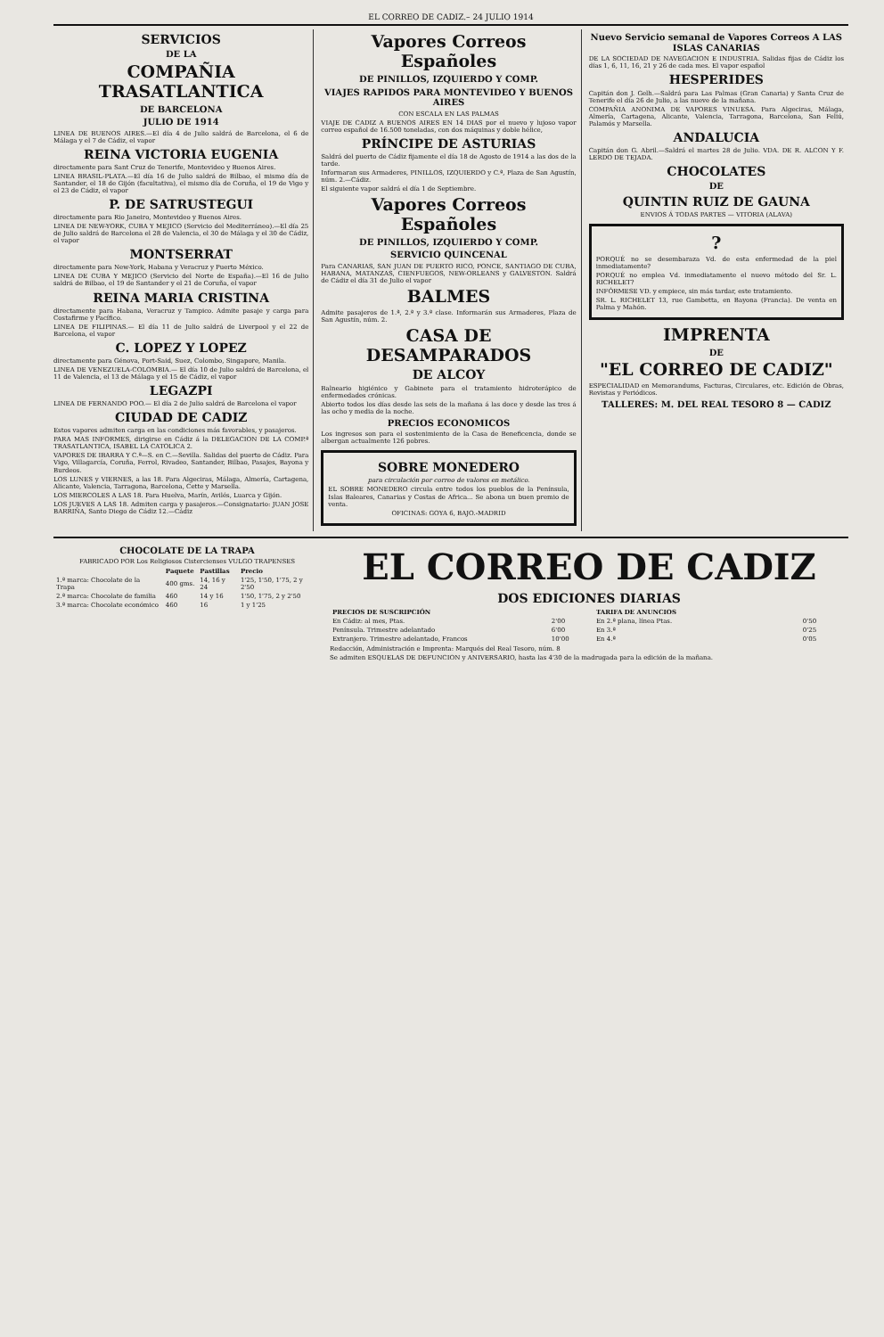EL CORREO DE CADIZ.– 24 JULIO 1914
SERVICIOS
DE LA
COMPAÑIA TRASATLANTICA
DE BARCELONA
JULIO DE 1914
LINEA DE BUENOS AIRES.—El día 4 de Julio saldrá de Barcelona, el 6 de Málaga y el 7 de Cádiz, el vapor
REINA VICTORIA EUGENIA
directamente para Sant Cruz de Tenerife, Montevideo y Buenos Aires.
LINEA BRASIL-PLATA.—El día 16 de Julio saldrá de Bilbao, el mismo día de Santander, el 18 de Gijón (facultativa), el mismo día de Coruña, el 19 de Vigo y el 23 de Cádiz, el vapor
P. DE SATRUSTEGUI
directamente para Rio Janeiro, Montevideo y Buenos Aires.
LINEA DE NEW-YORK, CUBA Y MEJICO (Servicio del Mediterráneo).—El día 25 de Julio saldrá de Barcelona el 28 de Valencia, el 30 de Málaga y el 30 de Cádiz, el vapor
MONTSERRAT
directamente para New-York, Habana y Veracruz y Puerto México.
LINEA DE CUBA Y MEJICO (Servicio del Norte de España).—El 16 de Julio saldrá de Bilbao, el 19 de Santander y el 21 de Coruña, el vapor
REINA MARIA CRISTINA
directamente para Habana, Veracruz y Tampico. Admite pasaje y carga para Costafirme y Pacífico.
LINEA DE FILIPINAS.— El día 11 de Julio saldrá de Liverpool y el 22 de Barcelona, el vapor
C. LOPEZ Y LOPEZ
directamente para Génova, Port-Said, Suez, Colombo, Singapore, Manila.
LINEA DE VENEZUELA-COLOMBIA.— El día 10 de Julio saldrá de Barcelona, el 11 de Valencia, el 13 de Málaga y el 15 de Cádiz, el vapor
LEGAZPI
LINEA DE FERNANDO POO.— El día 2 de Julio saldrá de Barcelona el vapor
CIUDAD DE CADIZ
Estos vapores admiten carga en las condiciones más favorables, y pasajeros.
PARA MAS INFORMES, dirigirse en Cádiz á la DELEGACION DE LA COMP.ª TRASATLANTICA, ISABEL LA CATOLICA 2.
VAPORES DE IBARRA Y C.ª—S. en C.—Sevilla. Salidas del puerto de Cádiz. Para Vigo, Villagarcía, Coruña, Ferrol, Rivadeo, Santander, Bilbao, Pasajes, Bayona y Burdeos.
LOS LUNES y VIERNES, a las 18. Para Algeciras, Málaga, Almería, Cartagena, Alicante, Valencia, Tarragona, Barcelona, Cette y Marsella.
LOS MIERCOLES A LAS 18. Para Huelva, Marín, Avilés, Luarca y Gijón.
LOS JUEVES A LAS 18. Admiten carga y pasajeros.—Consignatario: JUAN JOSE BARRIÑA, Santo Diego de Cádiz 12.—Cádiz
Vapores Correos Españoles
DE PINILLOS, IZQUIERDO Y COMP.
VIAJES RAPIDOS PARA MONTEVIDEO Y BUENOS AIRES
CON ESCALA EN LAS PALMAS
VIAJE DE CADIZ A BUENOS AIRES EN 14 DIAS por el nuevo y lujoso vapor correo español de 16.500 toneladas, con dos máquinas y doble hélice,
PRÍNCIPE DE ASTURIAS
Saldrá del puerto de Cádiz fijamente el día 18 de Agosto de 1914 a las dos de la tarde.
Informaran sus Armaderes, PINILLOS, IZQUIERDO y C.ª, Plaza de San Agustín, núm. 2.—Cádiz.
El siguiente vapor saldrá el día 1 de Septiembre.
Vapores Correos Españoles
DE PINILLOS, IZQUIERDO Y COMP.
SERVICIO QUINCENAL
Para CANARIAS, SAN JUAN DE PUERTO RICO, PONCE, SANTIAGO DE CUBA, HABANA, MATANZAS, CIENFUEGOS, NEW-ORLEANS y GALVESTON. Saldrá de Cádiz el día 31 de Julio el vapor
BALMES
Admite pasajeros de 1.ª, 2.ª y 3.ª clase. Informarán sus Armaderes, Plaza de San Agustín, núm. 2.
CASA DE DESAMPARADOS
DE ALCOY
Balneario higiénico y Gabinete para el tratamiento hidroterápico de enfermedades crónicas.
Abierto todos los días desde las seis de la mañana á las doce y desde las tres á las ocho y media de la noche.
PRECIOS ECONOMICOS
Los ingresos son para el sostenimiento de la Casa de Beneficencia, donde se albergan actualmente 126 pobres.
SOBRE MONEDERO
para circulación por correo de valores en metálico.
EL SOBRE MONEDERO circula entre todos los pueblos de la Península, Islas Baleares, Canarias y Costas de Africa... Se abona un buen premio de venta.
OFICINAS: GOYA 6, BAJO.-MADRID
Nuevo Servicio semanal de Vapores Correos A LAS ISLAS CANARIAS
DE LA SOCIEDAD DE NAVEGACION E INDUSTRIA. Salidas fijas de Cádiz los días 1, 6, 11, 16, 21 y 26 de cada mes. El vapor español
HESPERIDES
Capitán don J. Gelh.—Saldrá para Las Palmas (Gran Canaria) y Santa Cruz de Tenerife el día 26 de Julio, a las nueve de la mañana.
COMPAÑIA ANONIMA DE VAPORES VINUESA. Para Algeciras, Málaga, Almería, Cartagena, Alicante, Valencia, Tarragona, Barcelona, San Feliú, Palamós y Marsella.
ANDALUCIA
Capitán don G. Abril.—Saldrá el martes 28 de Julio. VDA. DE R. ALCON Y F. LERDO DE TEJADA.
CHOCOLATES
DE
QUINTIN RUIZ DE GAUNA
ENVIOS Á TODAS PARTES — VITORIA (ALAVA)
?
PORQUÉ no se desembaraza Vd. de esta enfermedad de la piel inmediatamente?
PORQUÉ no emplea Vd. inmediatamente el nuevo método del Sr. L. RICHELET?
INFÓRMESE VD. y empiece, sin más tardar, este tratamiento.
SR. L. RICHELET 13, rue Gambetta, en Bayona (Francia). De venta en Palma y Mahón.
IMPRENTA
DE
"EL CORREO DE CADIZ"
ESPECIALIDAD en Memorandums, Facturas, Circulares, etc. Edición de Obras, Revistas y Periódicos.
TALLERES: M. DEL REAL TESORO 8 — CADIZ
CHOCOLATE DE LA TRAPA
FABRICADO POR Los Religiosos Cistercienses VULGO TRAPENSES
| | Paquete | Pastillas | Precio |
| --- | --- | --- | --- |
| 1.ª marca: Chocolate de la Trapa | 400 gms. | 14, 16 y 24 | 1'25, 1'50, 1'75, 2 y 2'50 |
| 2.ª marca: Chocolate de familia | 460 | 14 y 16 | 1'50, 1'75, 2 y 2'50 |
| 3.ª marca: Chocolate económico | 460 | 16 | 1 y 1'25 |
EL CORREO DE CADIZ
DOS EDICIONES DIARIAS
| PRECIOS DE SUSCRIPCIÓN | |
| --- | --- |
| En Cádiz: al mes, Ptas. | 2'00 |
| Península. Trimestre adelantado | 6'00 |
| Extranjero. Trimestre adelantado, Francos | 10'00 |
| TARIFA DE ANUNCIOS | |
| --- | --- |
| En 2.ª plana, línea Ptas. | 0'50 |
| En 3.ª | 0'25 |
| En 4.ª | 0'05 |
Redacción, Administración e Imprenta: Marqués del Real Tesoro, núm. 8
Se admiten ESQUELAS DE DEFUNCION y ANIVERSARIO, hasta las 4'30 de la madrugada para la edición de la mañana.